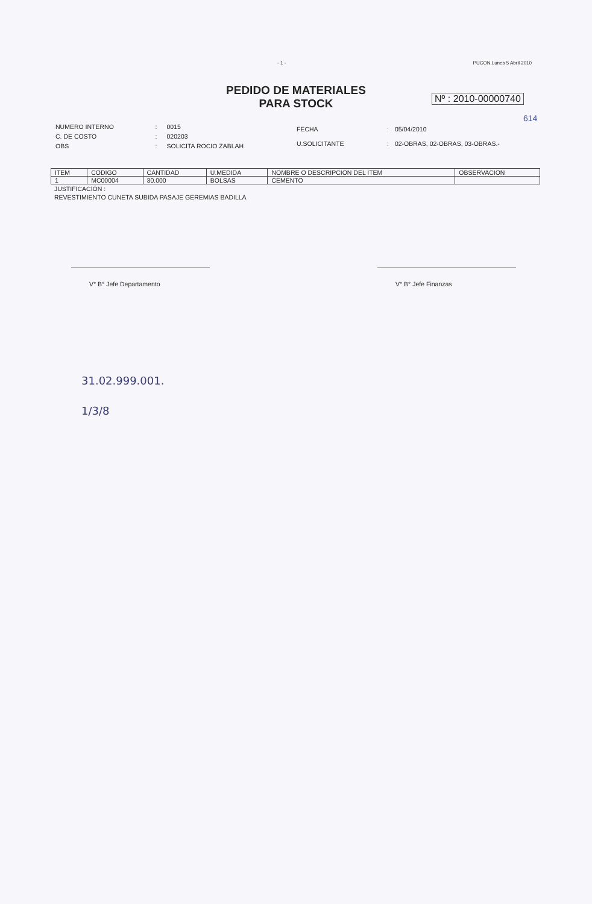- 1 - PUCON,Lunes 5 Abril 2010
PEDIDO DE MATERIALES
PARA STOCK
Nº : 2010-00000740
614
| NUMERO INTERNO | : | 0015 |
| C. DE COSTO | : | 020203 |
| OBS | : | SOLICITA ROCIO ZABLAH |
| FECHA | : | 05/04/2010 |
| U.SOLICITANTE | : | 02-OBRAS, 02-OBRAS, 03-OBRAS.- |
| ITEM | CODIGO | CANTIDAD | U.MEDIDA | NOMBRE O DESCRIPCION DEL ITEM | OBSERVACION |
| --- | --- | --- | --- | --- | --- |
| 1 | MC00004 | 30.000 | BOLSAS | CEMENTO | |
JUSTIFICACIÓN :
REVESTIMIENTO CUNETA SUBIDA PASAJE GEREMIAS BADILLA
V° B° Jefe Departamento V° B° Jefe Finanzas
31.02.999.001.
1/3/8